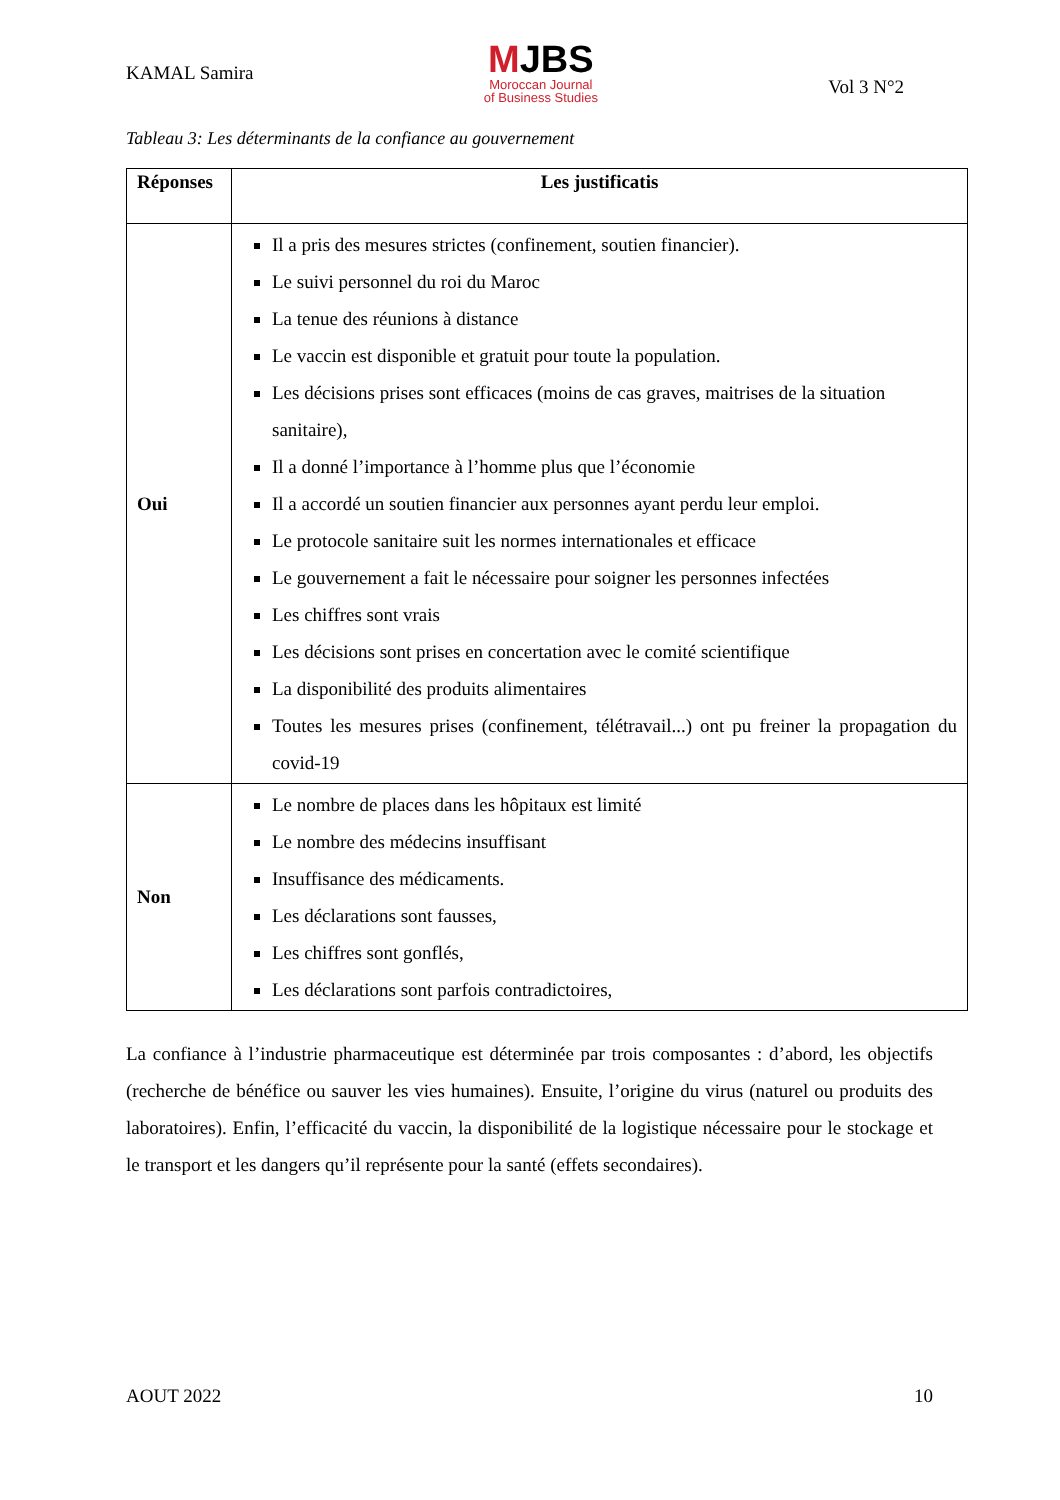KAMAL Samira
MJBS
Moroccan Journal
of Business Studies
Vol 3 N°2
Tableau 3: Les déterminants de la confiance au gouvernement
| Réponses | Les justificatis |
| --- | --- |
| Oui | Il a pris des mesures strictes (confinement, soutien financier). Le suivi personnel du roi du Maroc La tenue des réunions à distance Le vaccin est disponible et gratuit pour toute la population. Les décisions prises sont efficaces (moins de cas graves, maitrises de la situation sanitaire), Il a donné l’importance à l’homme plus que l’économie Il a accordé un soutien financier aux personnes ayant perdu leur emploi. Le protocole sanitaire suit les normes internationales et efficace Le gouvernement a fait le nécessaire pour soigner les personnes infectées Les chiffres sont vrais Les décisions sont prises en concertation avec le comité scientifique La disponibilité des produits alimentaires Toutes les mesures prises (confinement, télétravail...) ont pu freiner la propagation du covid-19 |
| Non | Le nombre de places dans les hôpitaux est limité Le nombre des médecins insuffisant Insuffisance des médicaments. Les déclarations sont fausses, Les chiffres sont gonflés, Les déclarations sont parfois contradictoires, |
La confiance à l’industrie pharmaceutique est déterminée par trois composantes : d’abord, les objectifs (recherche de bénéfice ou sauver les vies humaines). Ensuite, l’origine du virus (naturel ou produits des laboratoires). Enfin, l’efficacité du vaccin, la disponibilité de la logistique nécessaire pour le stockage et le transport et les dangers qu’il représente pour la santé (effets secondaires).
AOUT 2022 10